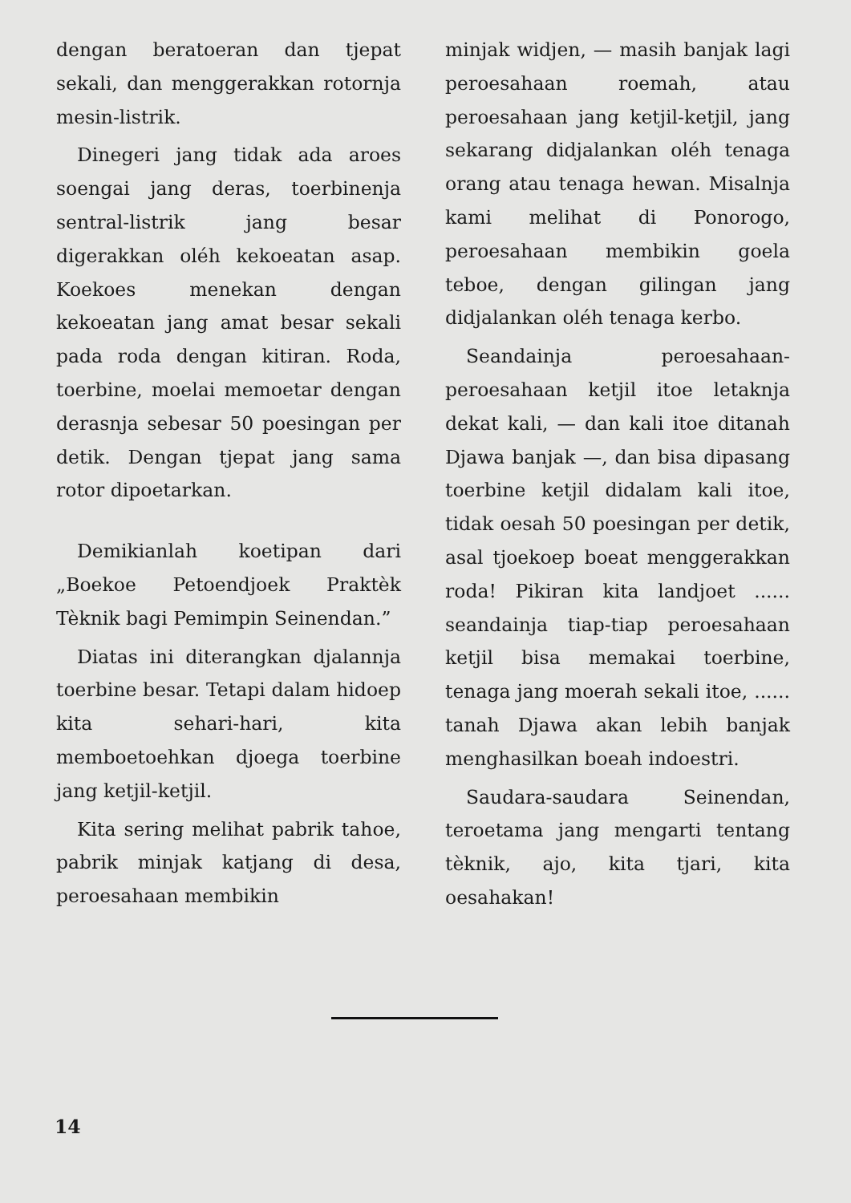dengan beratoeran dan tjepat sekali, dan menggerakkan rotornja mesin-listrik.
Dinegeri jang tidak ada aroes soengai jang deras, toerbinenja sentral-listrik jang besar digerakkan oléh kekoeatan asap. Koekoes menekan dengan kekoeatan jang amat besar sekali pada roda dengan kitiran. Roda, toerbine, moelai memoetar dengan derasnja sebesar 50 poesingan per detik. Dengan tjepat jang sama rotor dipoetarkan.
Demikianlah koetipan dari „Boekoe Petoendjoek Praktèk Tèknik bagi Pemimpin Seinendan.”
Diatas ini diterangkan djalannja toerbine besar. Tetapi dalam hidoep kita sehari-hari, kita memboetoehkan djoega toerbine jang ketjil-ketjil.
Kita sering melihat pabrik tahoe, pabrik minjak katjang di desa, peroesahaan membikin
minjak widjen, — masih banjak lagi peroesahaan roemah, atau peroesahaan jang ketjil-ketjil, jang sekarang didjalankan oléh tenaga orang atau tenaga hewan. Misalnja kami melihat di Ponorogo, peroesahaan membikin goela teboe, dengan gilingan jang didjalankan oléh tenaga kerbo.
Seandainja peroesahaan-peroesahaan ketjil itoe letaknja dekat kali, — dan kali itoe ditanah Djawa banjak —, dan bisa dipasang toerbine ketjil didalam kali itoe, tidak oesah 50 poesingan per detik, asal tjoekoep boeat menggerakkan roda! Pikiran kita landjoet ...... seandainja tiap-tiap peroesahaan ketjil bisa memakai toerbine, tenaga jang moerah sekali itoe, ...... tanah Djawa akan lebih banjak menghasilkan boeah indoestri.
Saudara-saudara Seinendan, teroetama jang mengarti tentang tèknik, ajo, kita tjari, kita oesahakan!
14